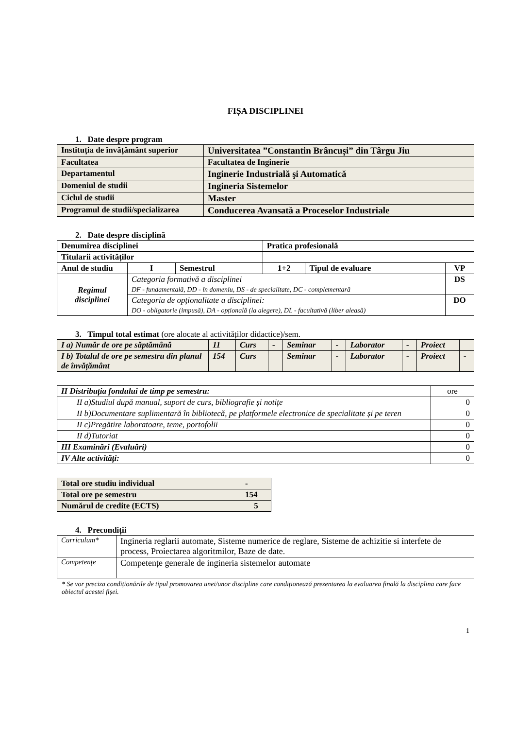FIȘA DISCIPLINEI
1. Date despre program
| Instituția de învățământ superior | Universitatea ”Constantin Brâncuși” din Târgu Jiu |
| Facultatea | Facultatea de Inginerie |
| Departamentul | Inginerie Industrială şi Automatică |
| Domeniul de studii | Ingineria Sistemelor |
| Ciclul de studii | Master |
| Programul de studii/specializarea | Conducerea Avansată a Proceselor Industriale |
2. Date despre disciplină
| Denumirea disciplinei | | | Pratica profesională | | | |
| Titularii activităților | | | | | | |
| Anul de studiu | I | Semestrul | 1+2 | Tipul de evaluare | VP | |
| Regimul disciplinei | Categoria formativă a disciplinei DF - fundamentală, DD - în domeniu, DS - de specialitate, DC - complementară | | | | | DS |
| | Categoria de opționalitate a disciplinei: DO - obligatorie (impusă), DA - opțională (la alegere), DL - facultativă (liber aleasă) | | | | | DO |
3. Timpul total estimat (ore alocate al activităților didactice)/sem.
| I a) Număr de ore pe săptămână | 11 | Curs | - | Seminar | - | Laborator | - | Proiect | |
| I b) Totalul de ore pe semestru din planul de învățământ | 154 | Curs | | Seminar | - | Laborator | - | Proiect | - |
| II Distribuția fondului de timp pe semestru: | ore |
| II a)Studiul după manual, suport de curs, bibliografie și notițe | 0 |
| II b)Documentare suplimentară în bibliotecă, pe platformele electronice de specialitate și pe teren | 0 |
| II c)Pregătire laboratoare, teme, portofolii | 0 |
| II d)Tutoriat | 0 |
| III Examinări (Evaluări) | 0 |
| IV Alte activități: | 0 |
| Total ore studiu individual | - |
| Total ore pe semestru | 154 |
| Numărul de credite (ECTS) | 5 |
4. Precondiții
| Curriculum* | Ingineria reglarii automate, Sisteme numerice de reglare, Sisteme de achizitie si interfete de process, Proiectarea algoritmilor, Baze de date. |
| Competențe | Competențe generale de ingineria sistemelor automate |
* Se vor preciza condiționările de tipul promovarea unei/unor discipline care condiționează prezentarea la evaluarea finală la disciplina care face obiectul acestei fișei.
1